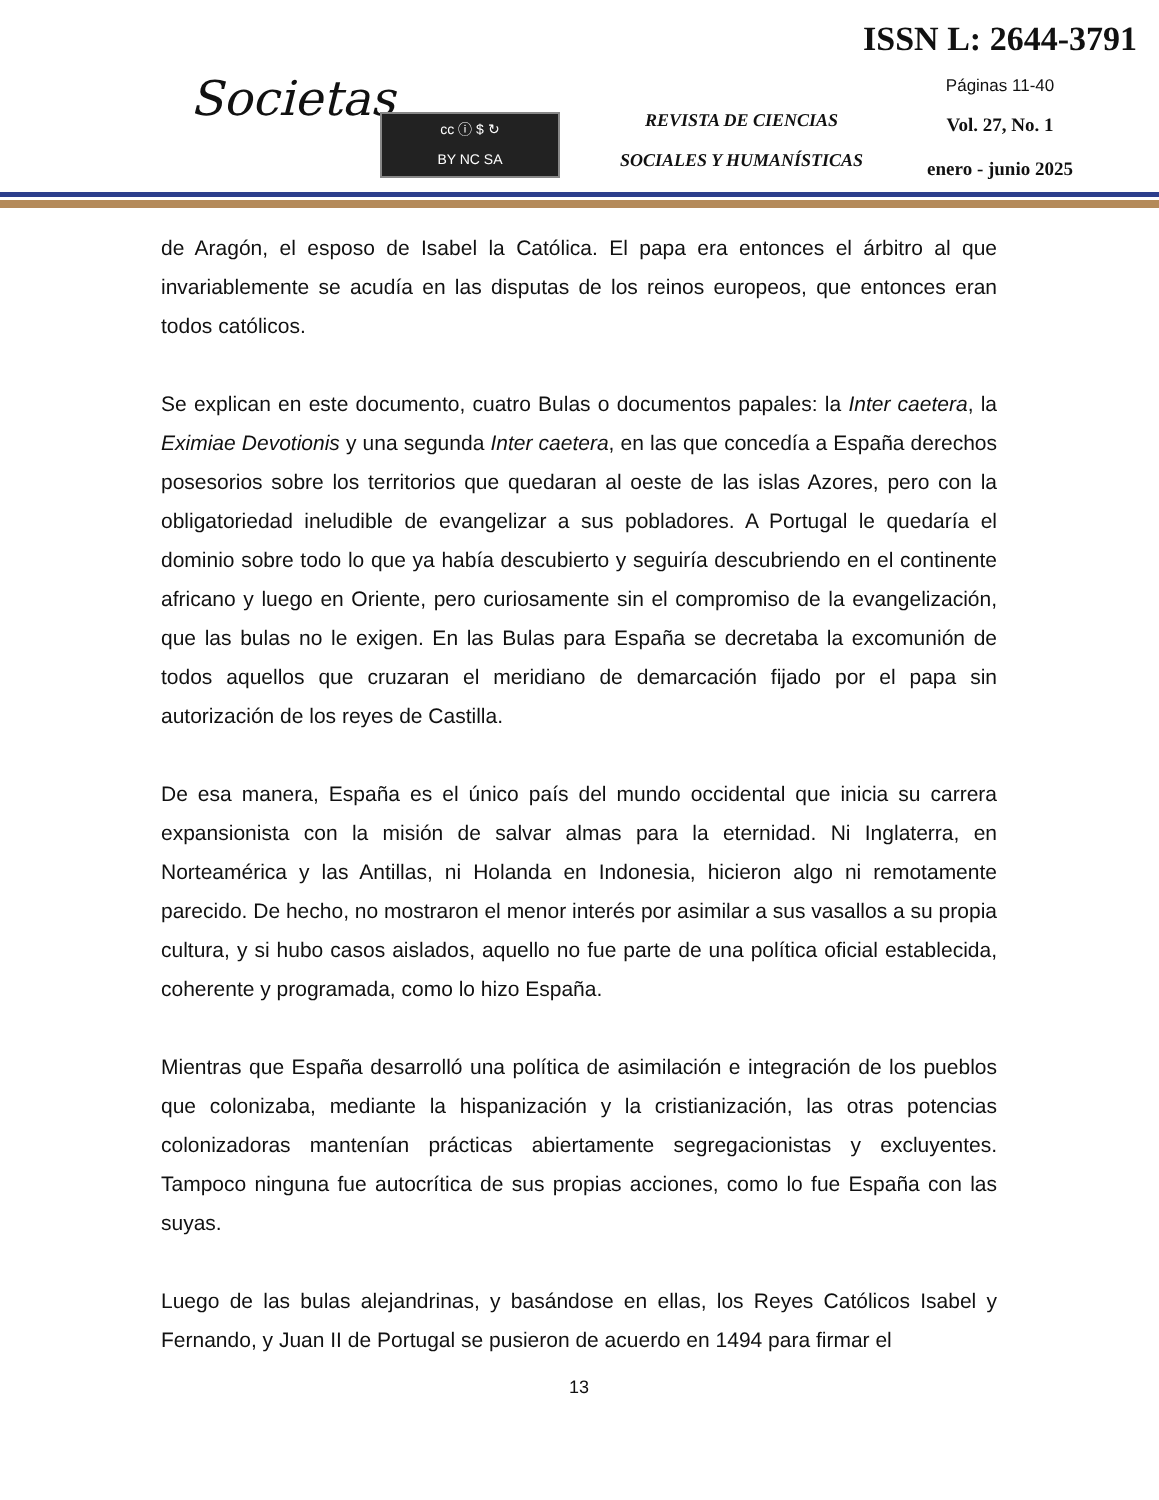Societas
cc ⓘ $ ↻
BY NC SA
REVISTA DE CIENCIAS
SOCIALES Y HUMANÍSTICAS
ISSN L: 2644-3791
Páginas 11-40
Vol. 27, No. 1
enero - junio 2025
de Aragón, el esposo de Isabel la Católica. El papa era entonces el árbitro al que invariablemente se acudía en las disputas de los reinos europeos, que entonces eran todos católicos.
Se explican en este documento, cuatro Bulas o documentos papales: la Inter caetera, la Eximiae Devotionis y una segunda Inter caetera, en las que concedía a España derechos posesorios sobre los territorios que quedaran al oeste de las islas Azores, pero con la obligatoriedad ineludible de evangelizar a sus pobladores. A Portugal le quedaría el dominio sobre todo lo que ya había descubierto y seguiría descubriendo en el continente africano y luego en Oriente, pero curiosamente sin el compromiso de la evangelización, que las bulas no le exigen. En las Bulas para España se decretaba la excomunión de todos aquellos que cruzaran el meridiano de demarcación fijado por el papa sin autorización de los reyes de Castilla.
De esa manera, España es el único país del mundo occidental que inicia su carrera expansionista con la misión de salvar almas para la eternidad. Ni Inglaterra, en Norteamérica y las Antillas, ni Holanda en Indonesia, hicieron algo ni remotamente parecido. De hecho, no mostraron el menor interés por asimilar a sus vasallos a su propia cultura, y si hubo casos aislados, aquello no fue parte de una política oficial establecida, coherente y programada, como lo hizo España.
Mientras que España desarrolló una política de asimilación e integración de los pueblos que colonizaba, mediante la hispanización y la cristianización, las otras potencias colonizadoras mantenían prácticas abiertamente segregacionistas y excluyentes. Tampoco ninguna fue autocrítica de sus propias acciones, como lo fue España con las suyas.
Luego de las bulas alejandrinas, y basándose en ellas, los Reyes Católicos Isabel y Fernando, y Juan II de Portugal se pusieron de acuerdo en 1494 para firmar el
13